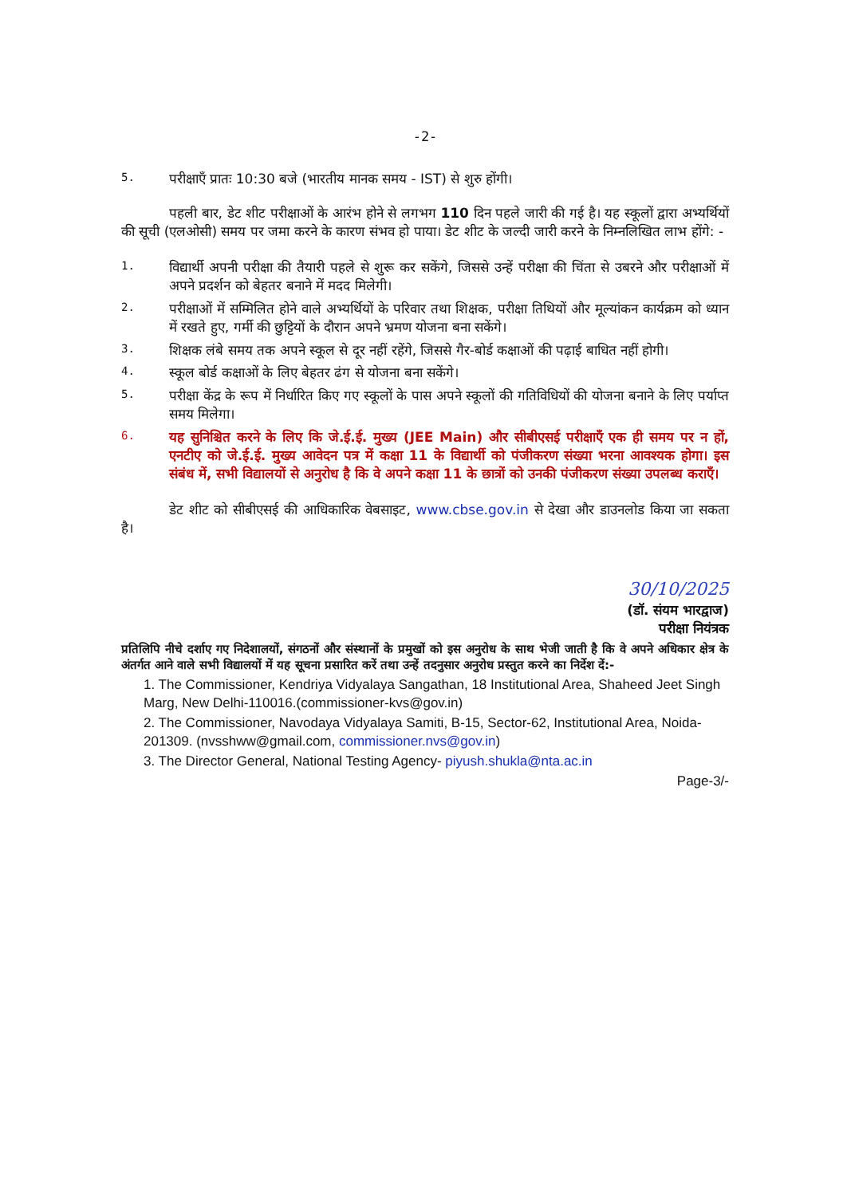-2-
5.
परीक्षाएँ प्रातः 10:30 बजे (भारतीय मानक समय - IST) से शुरु होंगी।
पहली बार, डेट शीट परीक्षाओं के आरंभ होने से लगभग 110 दिन पहले जारी की गई है। यह स्कूलों द्वारा अभ्यर्थियों की सूची (एलओसी) समय पर जमा करने के कारण संभव हो पाया। डेट शीट के जल्दी जारी करने के निम्नलिखित लाभ होंगे: -
1.
विद्यार्थी अपनी परीक्षा की तैयारी पहले से शुरू कर सकेंगे, जिससे उन्हें परीक्षा की चिंता से उबरने और परीक्षाओं में अपने प्रदर्शन को बेहतर बनाने में मदद मिलेगी।
2.
परीक्षाओं में सम्मिलित होने वाले अभ्यर्थियों के परिवार तथा शिक्षक, परीक्षा तिथियों और मूल्यांकन कार्यक्रम को ध्यान में रखते हुए, गर्मी की छुट्टियों के दौरान अपने भ्रमण योजना बना सकेंगे।
3.
शिक्षक लंबे समय तक अपने स्कूल से दूर नहीं रहेंगे, जिससे गैर-बोर्ड कक्षाओं की पढ़ाई बाधित नहीं होगी।
4.
स्कूल बोर्ड कक्षाओं के लिए बेहतर ढंग से योजना बना सकेंगे।
5.
परीक्षा केंद्र के रूप में निर्धारित किए गए स्कूलों के पास अपने स्कूलों की गतिविधियों की योजना बनाने के लिए पर्याप्त समय मिलेगा।
6.
यह सुनिश्चित करने के लिए कि जे.ई.ई. मुख्य (JEE Main) और सीबीएसई परीक्षाएँ एक ही समय पर न हों, एनटीए को जे.ई.ई. मुख्य आवेदन पत्र में कक्षा 11 के विद्यार्थी को पंजीकरण संख्या भरना आवश्यक होगा। इस संबंध में, सभी विद्यालयों से अनुरोध है कि वे अपने कक्षा 11 के छात्रों को उनकी पंजीकरण संख्या उपलब्ध कराएँ।
डेट शीट को सीबीएसई की आधिकारिक वेबसाइट, www.cbse.gov.in से देखा और डाउनलोड किया जा सकता है।
30/10/2025
(डॉ. संयम भारद्वाज)
परीक्षा नियंत्रक
प्रतिलिपि नीचे दर्शाए गए निदेशालयों, संगठनों और संस्थानों के प्रमुखों को इस अनुरोध के साथ भेजी जाती है कि वे अपने अधिकार क्षेत्र के अंतर्गत आने वाले सभी विद्यालयों में यह सूचना प्रसारित करें तथा उन्हें तदनुसार अनुरोध प्रस्तुत करने का निर्देश दें:-
1. The Commissioner, Kendriya Vidyalaya Sangathan, 18 Institutional Area, Shaheed Jeet Singh Marg, New Delhi-110016.(commissioner-kvs@gov.in)
2. The Commissioner, Navodaya Vidyalaya Samiti, B-15, Sector-62, Institutional Area, Noida-201309. (nvsshww@gmail.com, commissioner.nvs@gov.in)
3. The Director General, National Testing Agency- piyush.shukla@nta.ac.in
Page-3/-